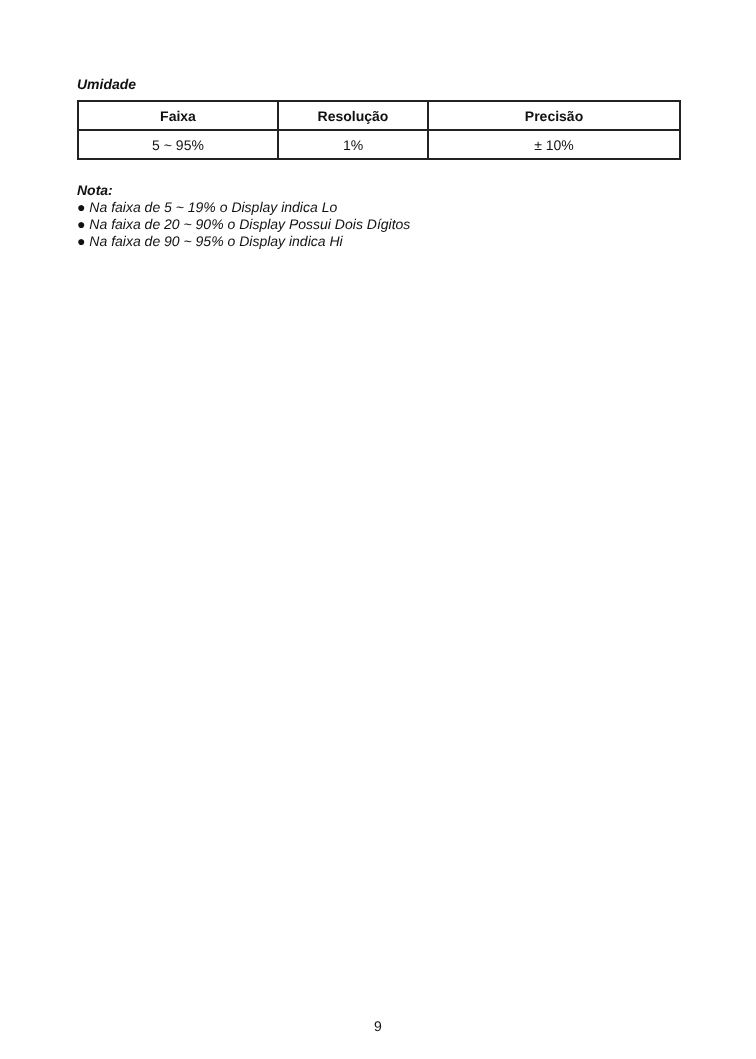Umidade
| Faixa | Resolução | Precisão |
| --- | --- | --- |
| 5 ~ 95% | 1% | ± 10% |
Nota:
● Na faixa de 5 ~ 19% o Display indica Lo
● Na faixa de 20 ~ 90% o Display Possui Dois Dígitos
● Na faixa de 90 ~ 95% o Display indica Hi
9